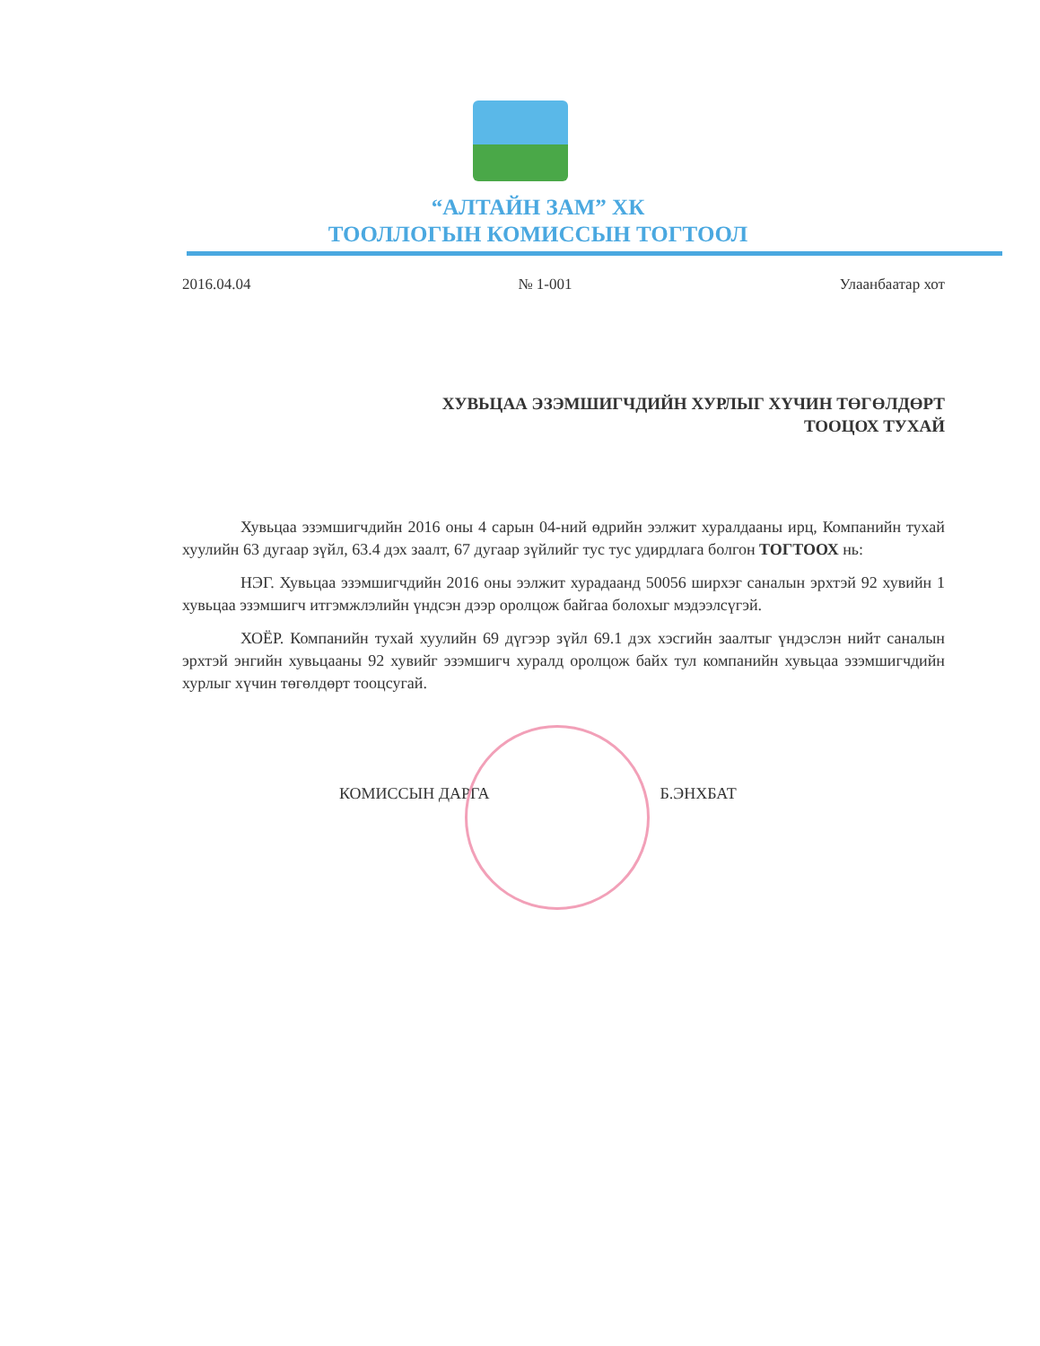“АЛТАЙН ЗАМ” ХК
ТООЛЛОГЫН КОМИССЫН ТОГТООЛ
2016.04.04 № 1-001 Улаанбаатар хот
ХУВЬЦАА ЭЗЭМШИГЧДИЙН ХУРЛЫГ ХҮЧИН ТӨГӨЛДӨРТ
ТООЦОХ ТУХАЙ
Хувьцаа эзэмшигчдийн 2016 оны 4 сарын 04-ний өдрийн ээлжит хуралдааны ирц, Компанийн тухай хуулийн 63 дугаар зүйл, 63.4 дэх заалт, 67 дугаар зүйлийг тус тус удирдлага болгон ТОГТООХ нь:
НЭГ. Хувьцаа эзэмшигчдийн 2016 оны ээлжит хурадаанд 50056 ширхэг саналын эрхтэй 92 хувийн 1 хувьцаа эзэмшигч итгэмжлэлийн үндсэн дээр оролцож байгаа болохыг мэдээлсүгэй.
ХОЁР. Компанийн тухай хуулийн 69 дүгээр зүйл 69.1 дэх хэсгийн заалтыг үндэслэн нийт саналын эрхтэй энгийн хувьцааны 92 хувийг эзэмшигч хуралд оролцож байх тул компанийн хувьцаа эзэмшигчдийн хурлыг хүчин төгөлдөрт тооцсугай.
КОМИССЫН ДАРГА Б.ЭНХБАТ